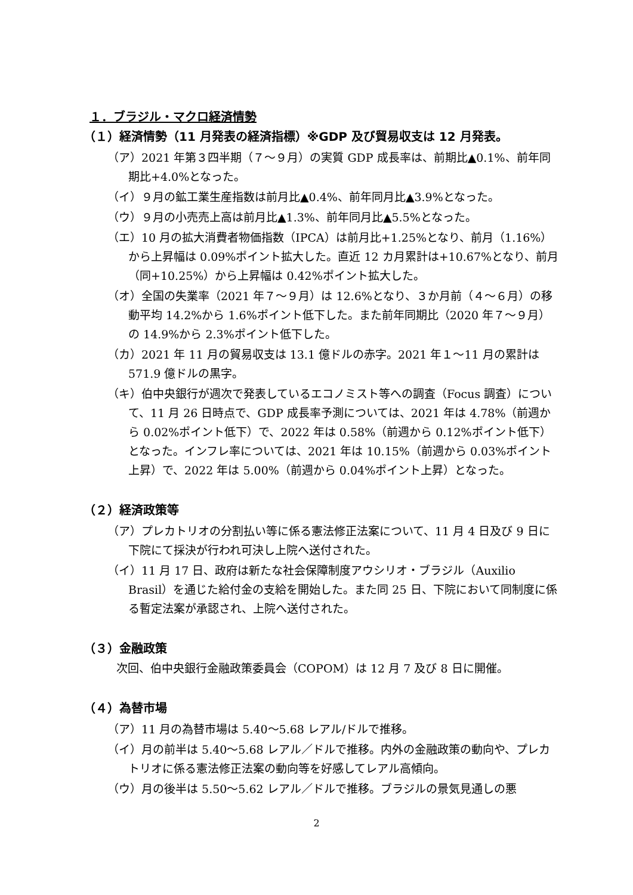１．ブラジル・マクロ経済情勢
（１）経済情勢（11 月発表の経済指標）※GDP 及び貿易収支は 12 月発表。
（ア）2021 年第３四半期（７～９月）の実質 GDP 成長率は、前期比▲0.1%、前年同期比+4.0%となった。
（イ）９月の鉱工業生産指数は前月比▲0.4%、前年同月比▲3.9%となった。
（ウ）９月の小売売上高は前月比▲1.3%、前年同月比▲5.5%となった。
（エ）10 月の拡大消費者物価指数（IPCA）は前月比+1.25%となり、前月（1.16%）から上昇幅は 0.09%ポイント拡大した。直近 12 カ月累計は+10.67%となり、前月（同+10.25%）から上昇幅は 0.42%ポイント拡大した。
（オ）全国の失業率（2021 年７～９月）は 12.6%となり、３か月前（４～６月）の移動平均 14.2%から 1.6%ポイント低下した。また前年同期比（2020 年７～９月）の 14.9%から 2.3%ポイント低下した。
（カ）2021 年 11 月の貿易収支は 13.1 億ドルの赤字。2021 年１～11 月の累計は 571.9 億ドルの黒字。
（キ）伯中央銀行が週次で発表しているエコノミスト等への調査（Focus 調査）について、11 月 26 日時点で、GDP 成長率予測については、2021 年は 4.78%（前週から 0.02%ポイント低下）で、2022 年は 0.58%（前週から 0.12%ポイント低下）となった。インフレ率については、2021 年は 10.15%（前週から 0.03%ポイント上昇）で、2022 年は 5.00%（前週から 0.04%ポイント上昇）となった。
（２）経済政策等
（ア）プレカトリオの分割払い等に係る憲法修正法案について、11 月 4 日及び 9 日に下院にて採決が行われ可決し上院へ送付された。
（イ）11 月 17 日、政府は新たな社会保障制度アウシリオ・ブラジル（Auxilio Brasil）を通じた給付金の支給を開始した。また同 25 日、下院において同制度に係る暫定法案が承認され、上院へ送付された。
（３）金融政策
次回、伯中央銀行金融政策委員会（COPOM）は 12 月 7 及び 8 日に開催。
（４）為替市場
（ア）11 月の為替市場は 5.40～5.68 レアル/ドルで推移。
（イ）月の前半は 5.40～5.68 レアル／ドルで推移。内外の金融政策の動向や、プレカトリオに係る憲法修正法案の動向等を好感してレアル高傾向。
（ウ）月の後半は 5.50～5.62 レアル／ドルで推移。ブラジルの景気見通しの悪
2